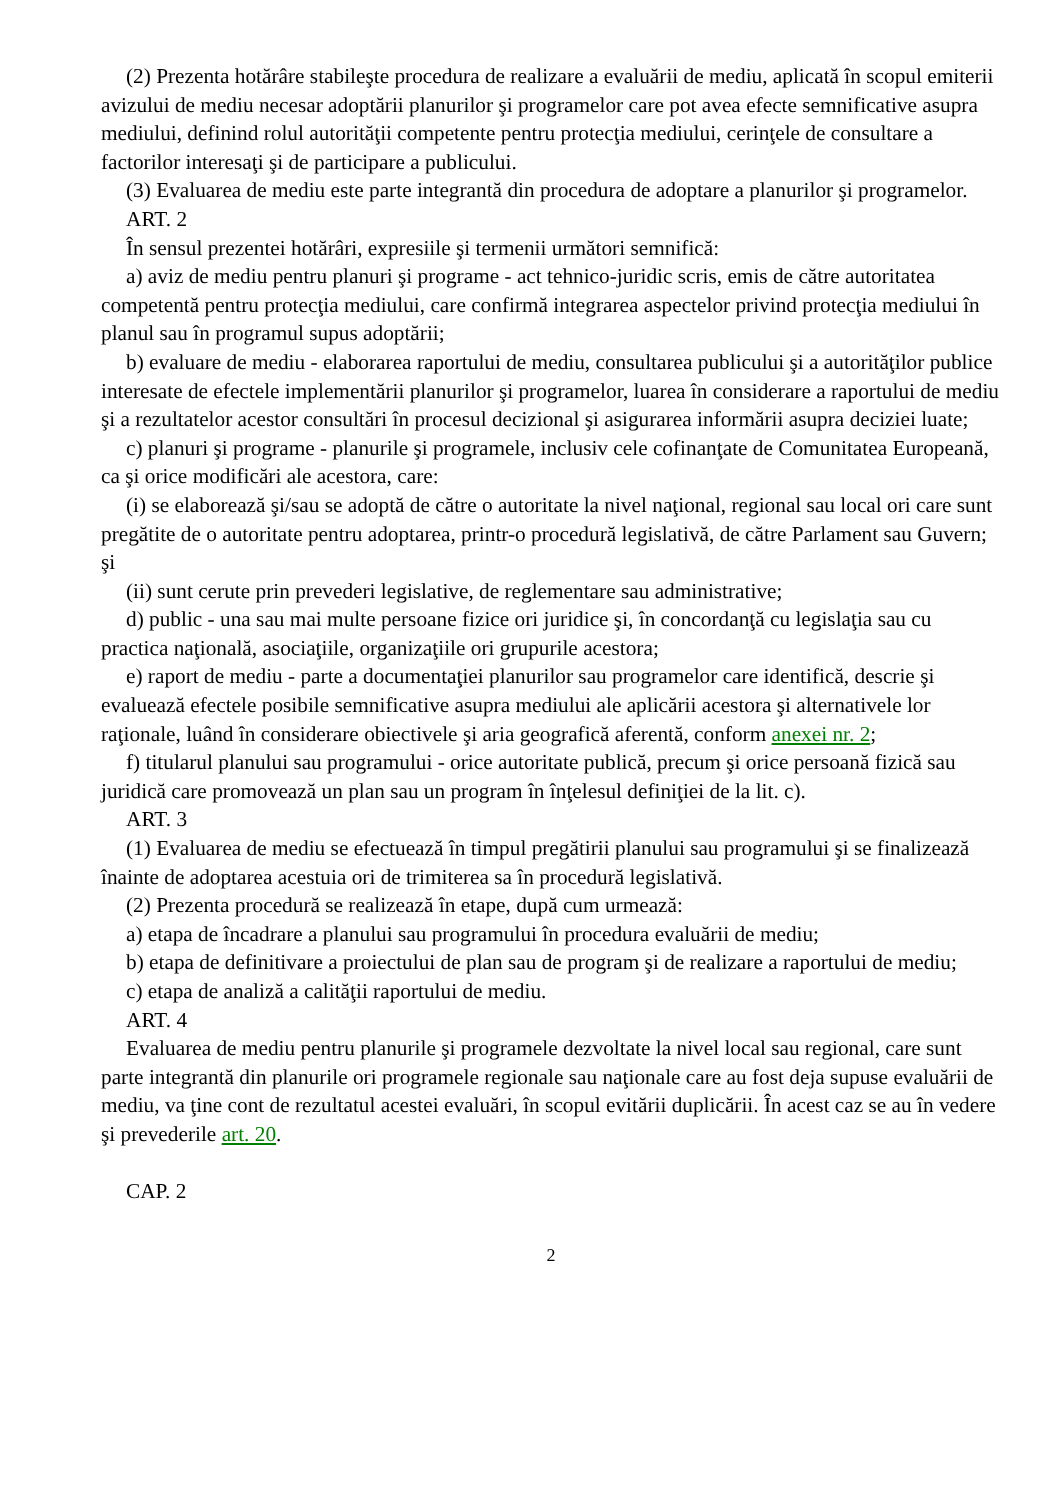(2) Prezenta hotărâre stabileşte procedura de realizare a evaluării de mediu, aplicată în scopul emiterii avizului de mediu necesar adoptării planurilor şi programelor care pot avea efecte semnificative asupra mediului, definind rolul autorităţii competente pentru protecţia mediului, cerinţele de consultare a factorilor interesaţi şi de participare a publicului.
(3) Evaluarea de mediu este parte integrantă din procedura de adoptare a planurilor şi programelor.
ART. 2
În sensul prezentei hotărâri, expresiile şi termenii următori semnifică:
a) aviz de mediu pentru planuri şi programe - act tehnico-juridic scris, emis de către autoritatea competentă pentru protecţia mediului, care confirmă integrarea aspectelor privind protecţia mediului în planul sau în programul supus adoptării;
b) evaluare de mediu - elaborarea raportului de mediu, consultarea publicului şi a autorităţilor publice interesate de efectele implementării planurilor şi programelor, luarea în considerare a raportului de mediu şi a rezultatelor acestor consultări în procesul decizional şi asigurarea informării asupra deciziei luate;
c) planuri şi programe - planurile şi programele, inclusiv cele cofinanţate de Comunitatea Europeană, ca şi orice modificări ale acestora, care:
(i) se elaborează şi/sau se adoptă de către o autoritate la nivel naţional, regional sau local ori care sunt pregătite de o autoritate pentru adoptarea, printr-o procedură legislativă, de către Parlament sau Guvern; şi
(ii) sunt cerute prin prevederi legislative, de reglementare sau administrative;
d) public - una sau mai multe persoane fizice ori juridice şi, în concordanţă cu legislaţia sau cu practica naţională, asociaţiile, organizaţiile ori grupurile acestora;
e) raport de mediu - parte a documentaţiei planurilor sau programelor care identifică, descrie şi evaluează efectele posibile semnificative asupra mediului ale aplicării acestora şi alternativele lor raţionale, luând în considerare obiectivele şi aria geografică aferentă, conform anexei nr. 2;
f) titularul planului sau programului - orice autoritate publică, precum şi orice persoană fizică sau juridică care promovează un plan sau un program în înţelesul definiţiei de la lit. c).
ART. 3
(1) Evaluarea de mediu se efectuează în timpul pregătirii planului sau programului şi se finalizează înainte de adoptarea acestuia ori de trimiterea sa în procedură legislativă.
(2) Prezenta procedură se realizează în etape, după cum urmează:
a) etapa de încadrare a planului sau programului în procedura evaluării de mediu;
b) etapa de definitivare a proiectului de plan sau de program şi de realizare a raportului de mediu;
c) etapa de analiză a calităţii raportului de mediu.
ART. 4
Evaluarea de mediu pentru planurile şi programele dezvoltate la nivel local sau regional, care sunt parte integrantă din planurile ori programele regionale sau naţionale care au fost deja supuse evaluării de mediu, va ţine cont de rezultatul acestei evaluări, în scopul evitării duplicării. În acest caz se au în vedere şi prevederile art. 20.
CAP. 2
2